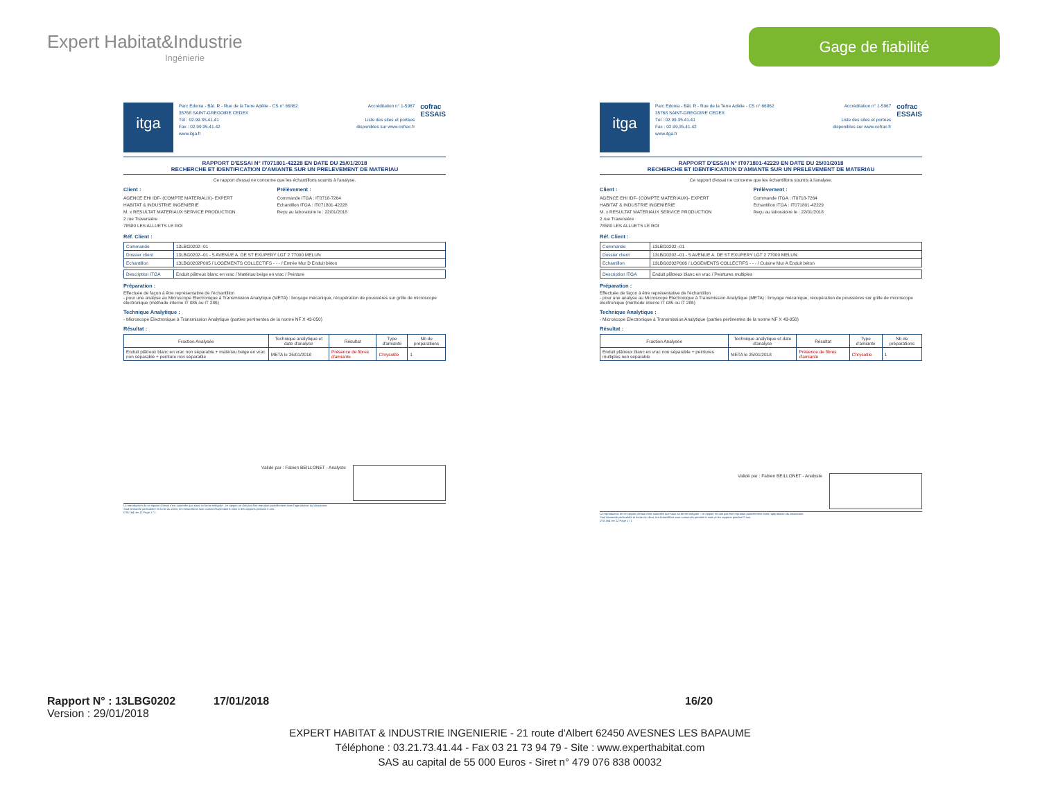Expert Habitat&Industrie
Ingénierie
Gage de fiabilité
itga
Parc Edonia - Bât. R - Rue de la Terre Adélie - CS n° 66862
35768 SAINT-GREGOIRE CEDEX
Tél : 02.99.35.41.41
Fax : 02.99.35.41.42
www.itga.fr
Accréditation n° 1-5967
Liste des sites et portées
disponibles sur www.cofrac.fr
cofrac
ESSAIS
RAPPORT D'ESSAI N° IT071801-42228 EN DATE DU 25/01/2018
RECHERCHE ET IDENTIFICATION D'AMIANTE SUR UN PRELEVEMENT DE MATERIAU
Ce rapport d'essai ne concerne que les échantillons soumis à l'analyse.
Client :
AGENCE EHI IDF- (COMPTE MATERIAUX)- EXPERT
HABITAT & INDUSTRIE INGENIERIE
M. x RESULTAT MATERIAUX SERVICE PRODUCTION
2 rue Traversière
78580 LES ALLUETS LE ROI
Prélèvement :
Commande ITGA : IT0718-7264
Echantillon ITGA : IT071801-42228
Reçu au laboratoire le : 22/01/2018
Réf. Client :
| Commande | 13LBG0202--01 |
| Dossier client | 13LBG0202--01 - 5 AVENUE A. DE ST EXUPERY LGT 2 77000 MELUN |
| Echantillon | 13LBG0202P005 / LOGEMENTS COLLECTIFS - - - / Entrée Mur D Enduit béton |
| Description ITGA | Enduit plâtreux blanc en vrac / Matériau beige en vrac / Peinture |
Préparation :
Effectuée de façon à être représentative de l'échantillon
- pour une analyse au Microscope Electronique à Transmission Analytique (META) : broyage mécanique, récupération de poussières sur grille de microscope électronique (méthode interne IT 085 ou IT 286)
Technique Analytique :
- Microscope Electronique à Transmission Analytique (parties pertinentes de la norme NF X 43-050)
Résultat :
| Fraction Analysée | Technique analytique et date d'analyse | Résultat | Type d'amiante | Nb de préparations |
| --- | --- | --- | --- | --- |
| Enduit plâtreux blanc en vrac non séparable + matériau beige en vrac non séparable + peinture non séparable | META le 25/01/2018 | Présence de fibres d'amiante | Chrysotile | 1 |
Validé par : Fabien BEILLONET - Analyste
La reproduction de ce rapport d'essai n'est autorisée que sous sa forme intégrale ; ce rapport ne doit pas être reproduit partiellement sans l'approbation du laboratoire.
Sauf demande particulière et écrite du client, les échantillons sont conservés pendant 6 mois et les rapports pendant 2 ans.
DTA 164 rev 12 Page 1 / 1
itga
Parc Edonia - Bât. R - Rue de la Terre Adélie - CS n° 66862
35768 SAINT-GREGOIRE CEDEX
Tél : 02.99.35.41.41
Fax : 02.99.35.41.42
www.itga.fr
Accréditation n° 1-5967
Liste des sites et portées
disponibles sur www.cofrac.fr
cofrac
ESSAIS
RAPPORT D'ESSAI N° IT071801-42229 EN DATE DU 25/01/2018
RECHERCHE ET IDENTIFICATION D'AMIANTE SUR UN PRELEVEMENT DE MATERIAU
Ce rapport d'essai ne concerne que les échantillons soumis à l'analyse.
Client :
AGENCE EHI IDF- (COMPTE MATERIAUX)- EXPERT
HABITAT & INDUSTRIE INGENIERIE
M. x RESULTAT MATERIAUX SERVICE PRODUCTION
2 rue Traversière
78580 LES ALLUETS LE ROI
Prélèvement :
Commande ITGA : IT0718-7264
Echantillon ITGA : IT071801-42229
Reçu au laboratoire le : 22/01/2018
Réf. Client :
| Commande | 13LBG0202--01 |
| Dossier client | 13LBG0202--01 - 5 AVENUE A. DE ST EXUPERY LGT 2 77000 MELUN |
| Echantillon | 13LBG0202P006 / LOGEMENTS COLLECTIFS - - - / Cuisine Mur A Enduit béton |
| Description ITGA | Enduit plâtreux blanc en vrac / Peintures multiples |
Préparation :
Effectuée de façon à être représentative de l'échantillon
- pour une analyse au Microscope Electronique à Transmission Analytique (META) : broyage mécanique, récupération de poussières sur grille de microscope électronique (méthode interne IT 085 ou IT 286)
Technique Analytique :
- Microscope Electronique à Transmission Analytique (parties pertinentes de la norme NF X 43-050)
Résultat :
| Fraction Analysée | Technique analytique et date d'analyse | Résultat | Type d'amiante | Nb de préparations |
| --- | --- | --- | --- | --- |
| Enduit plâtreux blanc en vrac non séparable + peintures multiples non séparable | META le 25/01/2018 | Présence de fibres d'amiante | Chrysotile | 1 |
Validé par : Fabien BEILLONET - Analyste
La reproduction de ce rapport d'essai n'est autorisée que sous sa forme intégrale ; ce rapport ne doit pas être reproduit partiellement sans l'approbation du laboratoire.
Sauf demande particulière et écrite du client, les échantillons sont conservés pendant 6 mois et les rapports pendant 2 ans.
DTA 164 rev 12 Page 1 / 1
Rapport N° : 13LBG0202 17/01/2018 16/20
Version : 29/01/2018
EXPERT HABITAT & INDUSTRIE INGENIERIE - 21 route d'Albert 62450 AVESNES LES BAPAUME
Téléphone : 03.21.73.41.44 - Fax 03 21 73 94 79 - Site : www.experthabitat.com
SAS au capital de 55 000 Euros - Siret n° 479 076 838 00032